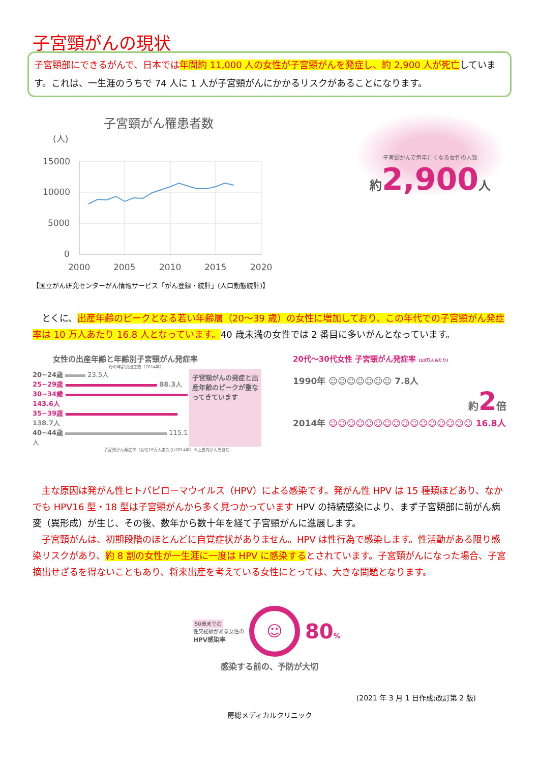子宮頸がんの現状
子宮頸部にできるがんで、日本では 年間約 11,000 人の女性が子宮頸がんを発症し、約 2,900 人が死亡しています。これは、一生涯のうちで 74 人に 1 人が子宮頸がんにかかるリスクがあることになります。
子宮頸がん罹患者数
(人)
15000
10000
5000
0
2000
2005
2010
2015
2020
子宮頸がんで毎年亡くなる女性の人数
約 2,900 人
【国立がん研究センターがん情報サービス「がん登録・統計」(人口動態統計)】
　とくに、出産年齢のピークとなる若い年齢層（20～39 歳）の女性に増加しており、この年代での子宮頸がん発症率は 10 万人あたり 16.8 人となっています。40 歳未満の女性では 2 番目に多いがんとなっています。
女性の出産年齢と年齢別子宮頸がん発症率
母の年齢別出生数（2014年）
20~24歳 23.5人
25~29歳 88.3人
30~34歳 143.6人
35~39歳 138.7人
40~44歳 115.1人
子宮頸がんの発症と出産年齢のピークが重なってきています
子宮頸がん発症率（女性10万人あたり/2014年）※上皮内がんを含む
20代～30代女性 子宮頸がん発症率 (10万人あたり)
1990年 ☺☺☺☺☺☺☺ 7.8人
約2倍
2014年 ☺☺☺☺☺☺☺☺☺☺☺☺☺☺☺☺ 16.8人
　主な原因は発がん性ヒトパピローマウイルス（HPV）による感染です。発がん性 HPV は 15 種類ほどあり、なかでも HPV16 型・18 型は子宮頸がんから多く見つかっています HPV の持続感染により、まず子宮頸部に前がん病変（異形成）が生じ、その後、数年から数十年を経て子宮頸がんに進展します。
　子宮頸がんは、初期段階のほとんどに自覚症状がありません。HPV は性行為で感染します。性活動がある限り感染リスクがあり、約 8 割の女性が一生涯に一度は HPV に感染するとされています。子宮頸がんになった場合、子宮摘出せざるを得ないこともあり、将来出産を考えている女性にとっては、大きな問題となります。
50歳までの
性交経験がある女性の
HPV感染率
☺
80%
感染する前の、予防が大切
(2021 年 3 月 1 日作成;改訂第 2 版)
房総メディカルクリニック